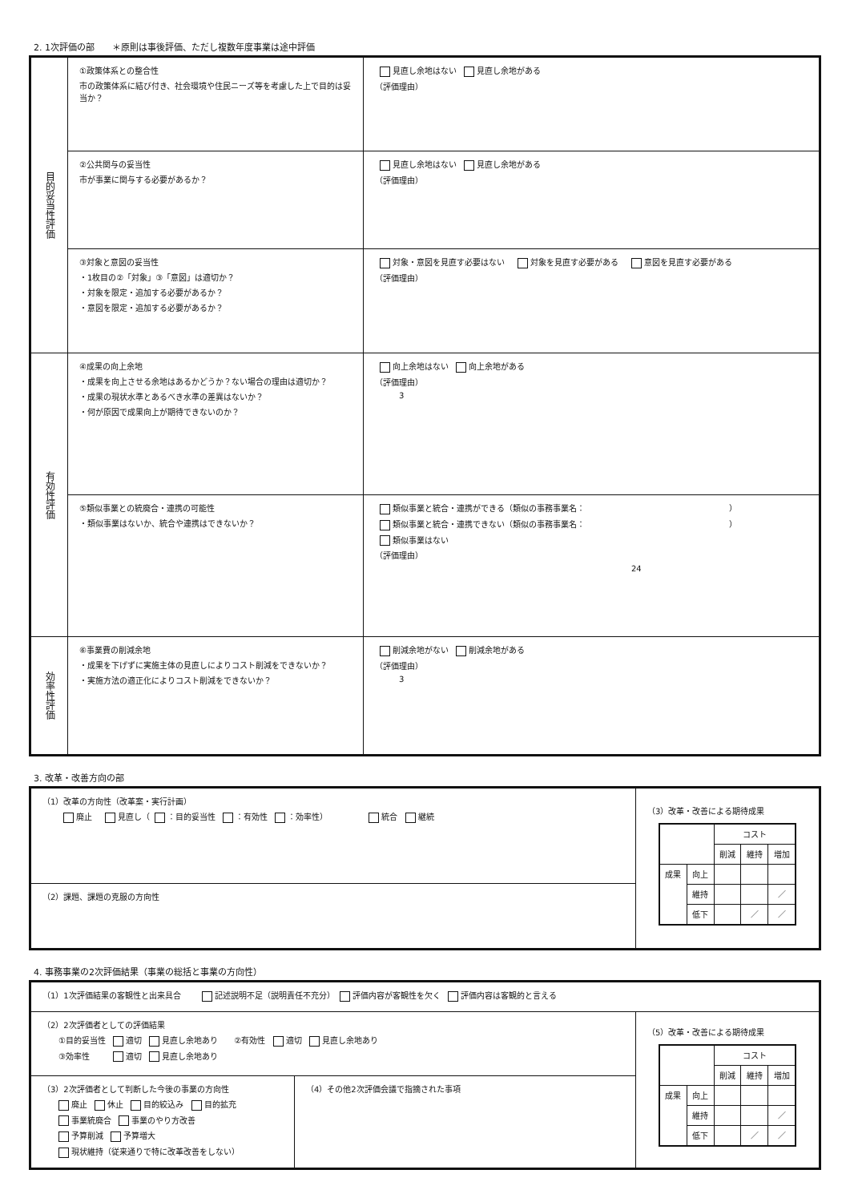2. 1次評価の部　　＊原則は事後評価、ただし複数年度事業は途中評価
| 目的妥当性評価 | ①政策体系との整合性 市の政策体系に結び付き、社会環境や住民ニーズ等を考慮した上で目的は妥当か？ | 見直し余地はない 見直し余地がある （評価理由） |
| | ②公共関与の妥当性 市が事業に関与する必要があるか？ | 見直し余地はない 見直し余地がある （評価理由） |
| | ③対象と意図の妥当性 ・1枚目の②「対象」③「意図」は適切か？ ・対象を限定・追加する必要があるか？ ・意図を限定・追加する必要があるか？ | 対象・意図を見直す必要はない 対象を見直す必要がある 意図を見直す必要がある （評価理由） |
| 有効性評価 | ④成果の向上余地 ・成果を向上させる余地はあるかどうか？ない場合の理由は適切か？ ・成果の現状水準とあるべき水準の差異はないか？ ・何が原因で成果向上が期待できないのか？ | 向上余地はない 向上余地がある （評価理由） 3 |
| | ⑤類似事業との統廃合・連携の可能性 ・類似事業はないか、統合や連携はできないか？ | 類似事業と統合・連携ができる（類似の事務事業名： ） 類似事業と統合・連携できない（類似の事務事業名： ） 類似事業はない （評価理由） 24 |
| 効率性評価 | ⑥事業費の削減余地 ・成果を下げずに実施主体の見直しによりコスト削減をできないか？ ・実施方法の適正化によりコスト削減をできないか？ | 削減余地がない 削減余地がある （評価理由） 3 |
3. 改革・改善方向の部
| （1）改革の方向性（改革案・実行計画） 廃止 見直し（ ：目的妥当性 ：有効性 ：効率性） 統合 継続 | （3）改革・改善による期待成果 / / / コスト / / / / / / 削減 / 維持 / 増加 / / 成果 / 向上 / / / / / / 維持 / / / ／ / / / 低下 / / ／ / ／ / |
| （2）課題、課題の克服の方向性 | |
4. 事務事業の2次評価結果（事業の総括と事業の方向性）
| （1）1次評価結果の客観性と出来具合 記述説明不足（説明責任不充分） 評価内容が客観性を欠く 評価内容は客観的と言える | | |
| （2）2次評価者としての評価結果 ①目的妥当性 適切 見直し余地あり ②有効性 適切 見直し余地あり ③効率性 適切 見直し余地あり | | （5）改革・改善による期待成果 / / / コスト / / / / / / 削減 / 維持 / 増加 / / 成果 / 向上 / / / / / / 維持 / / / ／ / / / 低下 / / ／ / ／ / |
| （3）2次評価者として判断した今後の事業の方向性 廃止 休止 目的絞込み 目的拡充 事業統廃合 事業のやり方改善 予算削減 予算増大 現状維持（従来通りで特に改革改善をしない） | （4）その他2次評価会議で指摘された事項 | |